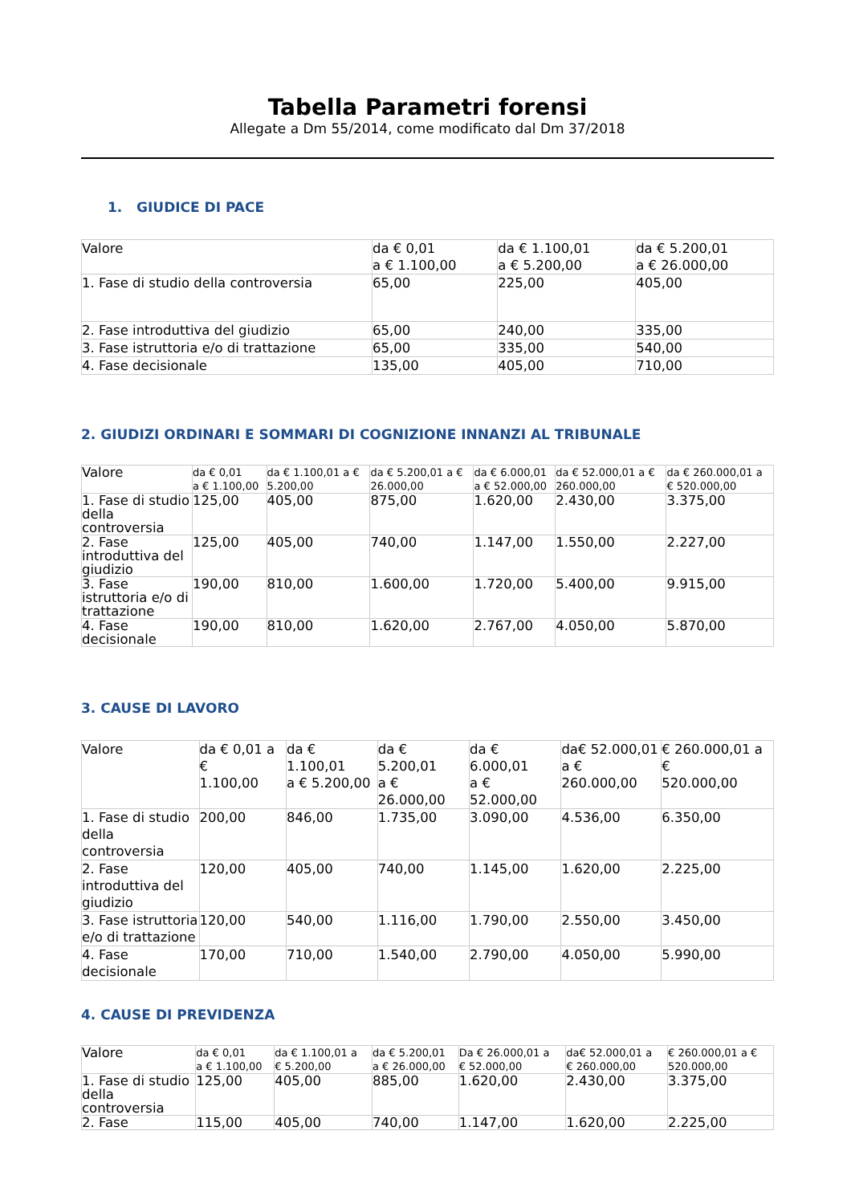Tabella Parametri forensi
Allegate a Dm 55/2014, come modificato dal Dm 37/2018
1. GIUDICE DI PACE
| Valore | da € 0,01 a € 1.100,00 | da € 1.100,01 a € 5.200,00 | da € 5.200,01 a € 26.000,00 |
| 1. Fase di studio della controversia | 65,00 | 225,00 | 405,00 |
| 2. Fase introduttiva del giudizio | 65,00 | 240,00 | 335,00 |
| 3. Fase istruttoria e/o di trattazione | 65,00 | 335,00 | 540,00 |
| 4. Fase decisionale | 135,00 | 405,00 | 710,00 |
2. GIUDIZI ORDINARI E SOMMARI DI COGNIZIONE INNANZI AL TRIBUNALE
| Valore | da € 0,01 a € 1.100,00 | da € 1.100,01 a € 5.200,00 | da € 5.200,01 a € 26.000,00 | da € 6.000,01 a € 52.000,00 | da € 52.000,01 a € 260.000,00 | da € 260.000,01 a € 520.000,00 |
| 1. Fase di studio della controversia | 125,00 | 405,00 | 875,00 | 1.620,00 | 2.430,00 | 3.375,00 |
| 2. Fase introduttiva del giudizio | 125,00 | 405,00 | 740,00 | 1.147,00 | 1.550,00 | 2.227,00 |
| 3. Fase istruttoria e/o di trattazione | 190,00 | 810,00 | 1.600,00 | 1.720,00 | 5.400,00 | 9.915,00 |
| 4. Fase decisionale | 190,00 | 810,00 | 1.620,00 | 2.767,00 | 4.050,00 | 5.870,00 |
3. CAUSE DI LAVORO
| Valore | da € 0,01 a € 1.100,00 | da € 1.100,01 a € 5.200,00 | da € 5.200,01 a € 26.000,00 | da € 6.000,01 a € 52.000,00 | da€ 52.000,01 a € 260.000,00 | € 260.000,01 a € 520.000,00 |
| 1. Fase di studio della controversia | 200,00 | 846,00 | 1.735,00 | 3.090,00 | 4.536,00 | 6.350,00 |
| 2. Fase introduttiva del giudizio | 120,00 | 405,00 | 740,00 | 1.145,00 | 1.620,00 | 2.225,00 |
| 3. Fase istruttoria e/o di trattazione | 120,00 | 540,00 | 1.116,00 | 1.790,00 | 2.550,00 | 3.450,00 |
| 4. Fase decisionale | 170,00 | 710,00 | 1.540,00 | 2.790,00 | 4.050,00 | 5.990,00 |
4. CAUSE DI PREVIDENZA
| Valore | da € 0,01 a € 1.100,00 | da € 1.100,01 a € 5.200,00 | da € 5.200,01 a € 26.000,00 | Da € 26.000,01 a € 52.000,00 | da€ 52.000,01 a € 260.000,00 | € 260.000,01 a € 520.000,00 |
| 1. Fase di studio della controversia | 125,00 | 405,00 | 885,00 | 1.620,00 | 2.430,00 | 3.375,00 |
| 2. Fase | 115,00 | 405,00 | 740,00 | 1.147,00 | 1.620,00 | 2.225,00 |